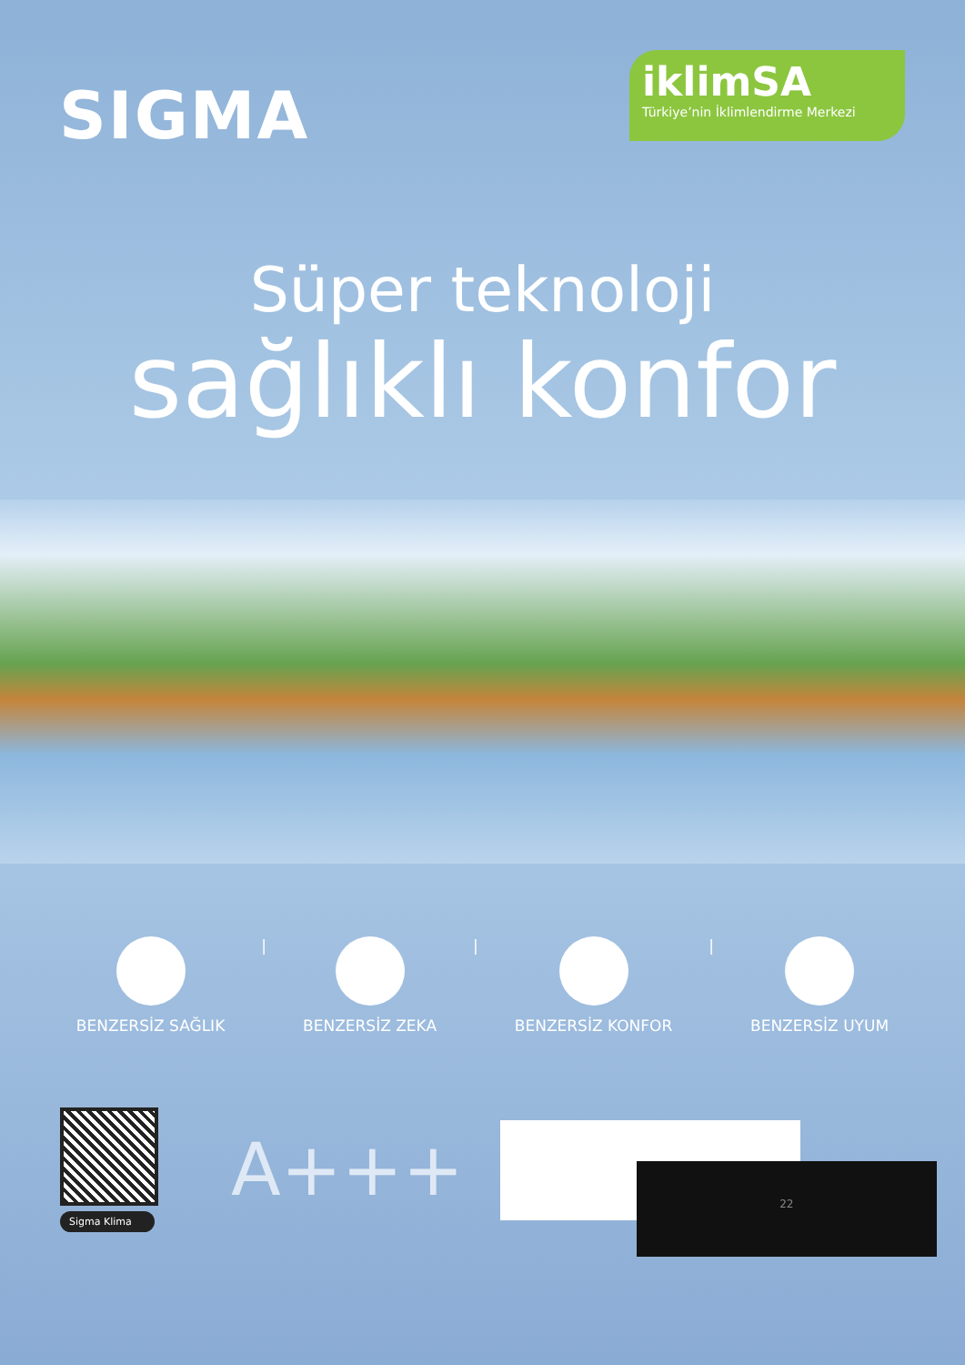SIGMA
iklimSA
Türkiye’nin İklimlendirme Merkezi
Süper teknoloji
sağlıklı konfor
BENZERSİZ SAĞLIK | BENZERSİZ ZEKA | BENZERSİZ KONFOR | BENZERSİZ UYUM
Sigma Klima
A+++
22